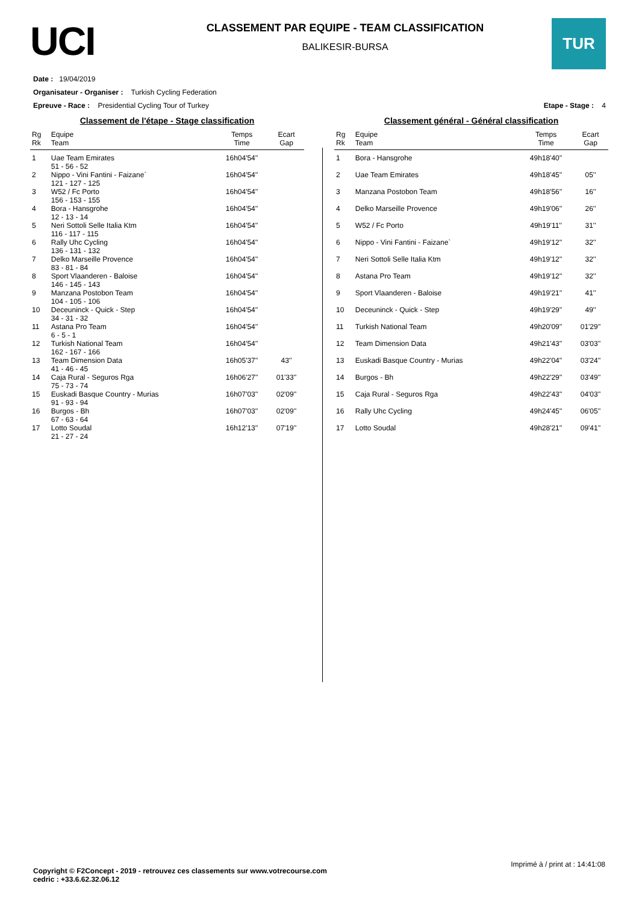UCI
CLASSEMENT PAR EQUIPE - TEAM CLASSIFICATION
BALIKESIR-BURSA
TUR
Date : 19/04/2019
Organisateur - Organiser : Turkish Cycling Federation
Epreuve - Race : Presidential Cycling Tour of Turkey Etape - Stage : 4
Classement de l'étape - Stage classification
| Rg Rk | Equipe Team | Temps Time | Ecart Gap |
| --- | --- | --- | --- |
| 1 | Uae Team Emirates 51 - 56 - 52 | 16h04'54'' | |
| 2 | Nippo - Vini Fantini - Faizane` 121 - 127 - 125 | 16h04'54'' | |
| 3 | W52 / Fc Porto 156 - 153 - 155 | 16h04'54'' | |
| 4 | Bora - Hansgrohe 12 - 13 - 14 | 16h04'54'' | |
| 5 | Neri Sottoli Selle Italia Ktm 116 - 117 - 115 | 16h04'54'' | |
| 6 | Rally Uhc Cycling 136 - 131 - 132 | 16h04'54'' | |
| 7 | Delko Marseille Provence 83 - 81 - 84 | 16h04'54'' | |
| 8 | Sport Vlaanderen - Baloise 146 - 145 - 143 | 16h04'54'' | |
| 9 | Manzana Postobon Team 104 - 105 - 106 | 16h04'54'' | |
| 10 | Deceuninck - Quick - Step 34 - 31 - 32 | 16h04'54'' | |
| 11 | Astana Pro Team 6 - 5 - 1 | 16h04'54'' | |
| 12 | Turkish National Team 162 - 167 - 166 | 16h04'54'' | |
| 13 | Team Dimension Data 41 - 46 - 45 | 16h05'37'' | 43'' |
| 14 | Caja Rural - Seguros Rga 75 - 73 - 74 | 16h06'27'' | 01'33'' |
| 15 | Euskadi Basque Country - Murias 91 - 93 - 94 | 16h07'03'' | 02'09'' |
| 16 | Burgos - Bh 67 - 63 - 64 | 16h07'03'' | 02'09'' |
| 17 | Lotto Soudal 21 - 27 - 24 | 16h12'13'' | 07'19'' |
Classement général - Général classification
| Rg Rk | Equipe Team | Temps Time | Ecart Gap |
| --- | --- | --- | --- |
| 1 | Bora - Hansgrohe | 49h18'40'' | |
| 2 | Uae Team Emirates | 49h18'45'' | 05'' |
| 3 | Manzana Postobon Team | 49h18'56'' | 16'' |
| 4 | Delko Marseille Provence | 49h19'06'' | 26'' |
| 5 | W52 / Fc Porto | 49h19'11'' | 31'' |
| 6 | Nippo - Vini Fantini - Faizane` | 49h19'12'' | 32'' |
| 7 | Neri Sottoli Selle Italia Ktm | 49h19'12'' | 32'' |
| 8 | Astana Pro Team | 49h19'12'' | 32'' |
| 9 | Sport Vlaanderen - Baloise | 49h19'21'' | 41'' |
| 10 | Deceuninck - Quick - Step | 49h19'29'' | 49'' |
| 11 | Turkish National Team | 49h20'09'' | 01'29'' |
| 12 | Team Dimension Data | 49h21'43'' | 03'03'' |
| 13 | Euskadi Basque Country - Murias | 49h22'04'' | 03'24'' |
| 14 | Burgos - Bh | 49h22'29'' | 03'49'' |
| 15 | Caja Rural - Seguros Rga | 49h22'43'' | 04'03'' |
| 16 | Rally Uhc Cycling | 49h24'45'' | 06'05'' |
| 17 | Lotto Soudal | 49h28'21'' | 09'41'' |
Imprimé à / print at : 14:41:08
Copyright © F2Concept - 2019 - retrouvez ces classements sur www.votrecourse.com
cedric : +33.6.62.32.06.12